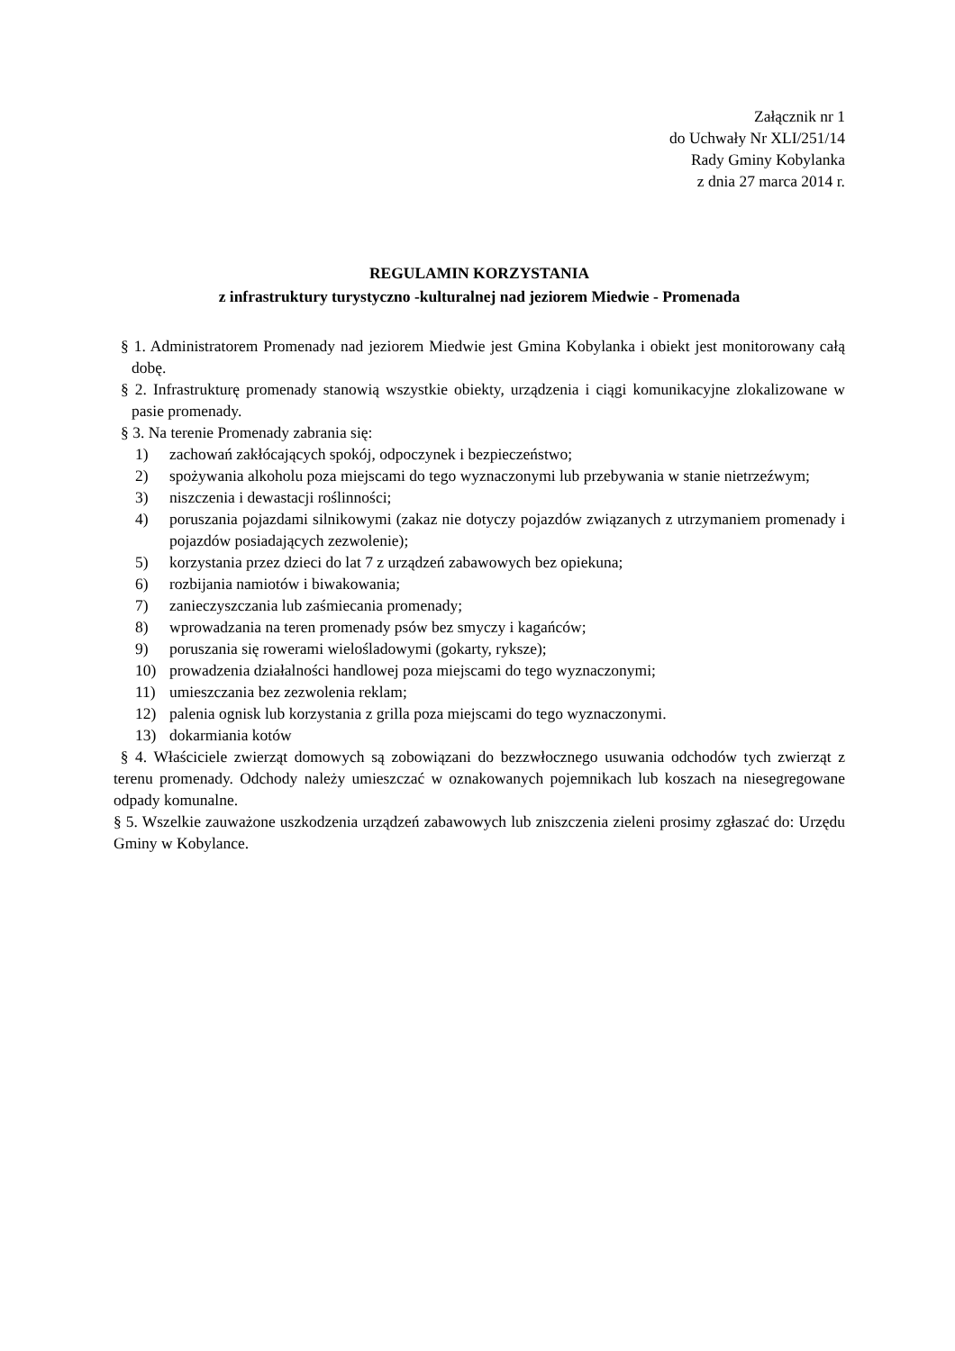Załącznik nr 1
do Uchwały Nr XLI/251/14
Rady Gminy Kobylanka
z dnia 27 marca 2014 r.
REGULAMIN KORZYSTANIA
z infrastruktury turystyczno -kulturalnej nad jeziorem Miedwie - Promenada
§ 1. Administratorem Promenady nad jeziorem Miedwie jest Gmina Kobylanka i obiekt jest monitorowany całą dobę.
§ 2. Infrastrukturę promenady stanowią wszystkie obiekty, urządzenia i ciągi komunikacyjne zlokalizowane w pasie promenady.
§ 3. Na terenie Promenady zabrania się:
1) zachowań zakłócających spokój, odpoczynek i bezpieczeństwo;
2) spożywania alkoholu poza miejscami do tego wyznaczonymi lub przebywania w stanie nietrzeźwym;
3) niszczenia i dewastacji roślinności;
4) poruszania pojazdami silnikowymi (zakaz nie dotyczy pojazdów związanych z utrzymaniem promenady i pojazdów posiadających zezwolenie);
5) korzystania przez dzieci do lat 7 z urządzeń zabawowych bez opiekuna;
6) rozbijania namiotów i biwakowania;
7) zanieczyszczania lub zaśmiecania promenady;
8) wprowadzania na teren promenady psów bez smyczy i kagańców;
9) poruszania się rowerami wielośladowymi (gokarty, ryksze);
10) prowadzenia działalności handlowej poza miejscami do tego wyznaczonymi;
11) umieszczania bez zezwolenia reklam;
12) palenia ognisk lub korzystania z grilla poza miejscami do tego wyznaczonymi.
13) dokarmiania kotów
§ 4. Właściciele zwierząt domowych są zobowiązani do bezzwłocznego usuwania odchodów tych zwierząt z terenu promenady. Odchody należy umieszczać w oznakowanych pojemnikach lub koszach na niesegregowane odpady komunalne.
§ 5. Wszelkie zauważone uszkodzenia urządzeń zabawowych lub zniszczenia zieleni prosimy zgłaszać do: Urzędu Gminy w Kobylance.